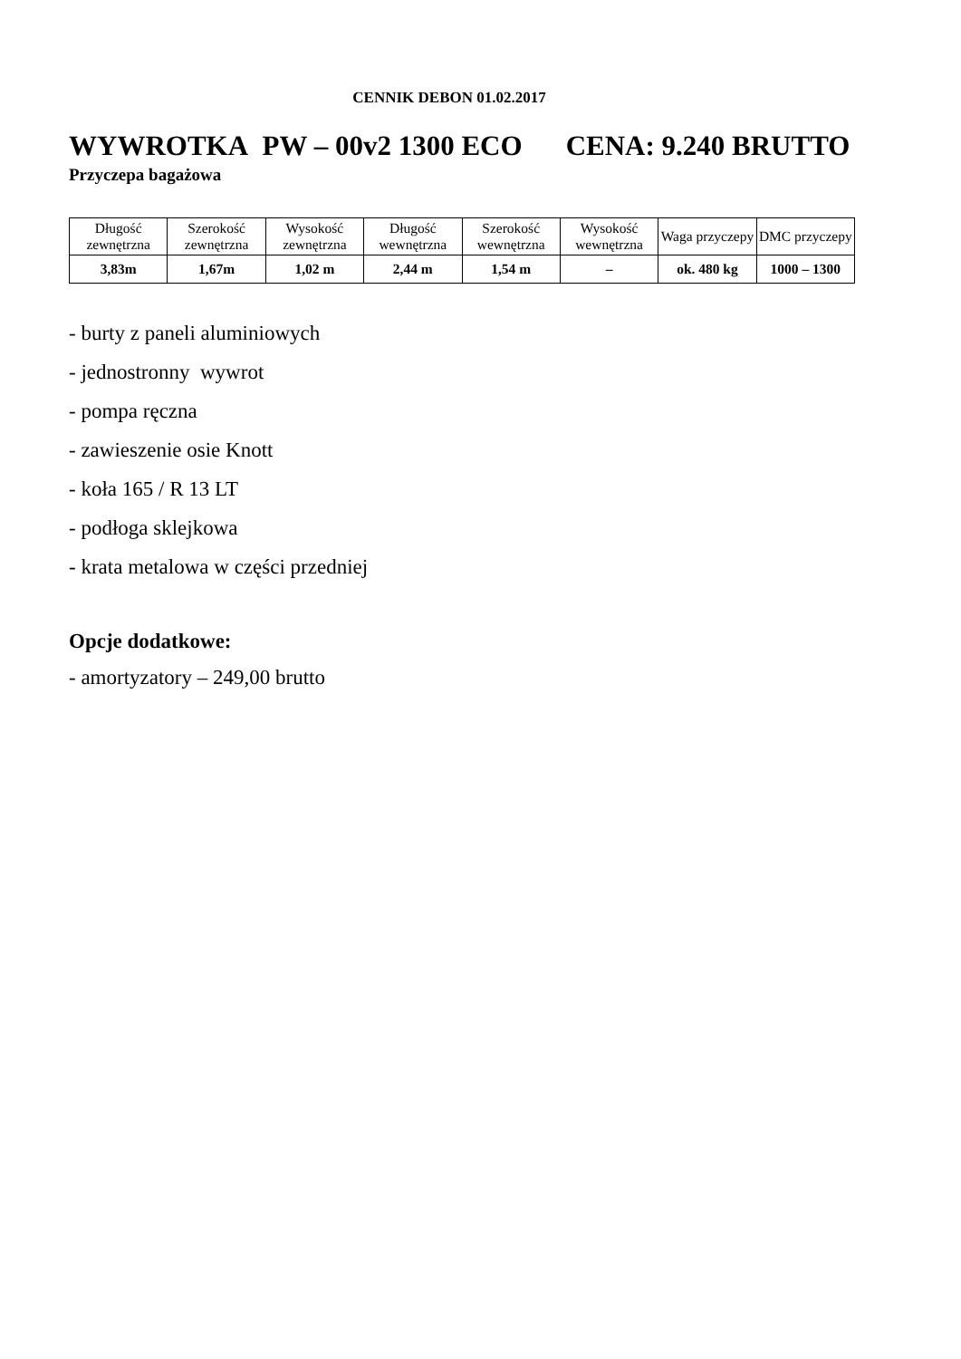CENNIK DEBON 01.02.2017
WYWROTKA PW – 00v2 1300 ECO CENA: 9.240 BRUTTO
Przyczepa bagażowa
| Długość zewnętrzna | Szerokość zewnętrzna | Wysokość zewnętrzna | Długość wewnętrzna | Szerokość wewnętrzna | Wysokość wewnętrzna | Waga przyczepy | DMC przyczepy |
| 3,83m | 1,67m | 1,02 m | 2,44 m | 1,54 m | – | ok. 480 kg | 1000 – 1300 |
- burty z paneli aluminiowych
- jednostronny wywrot
- pompa ręczna
- zawieszenie osie Knott
- koła 165 / R 13 LT
- podłoga sklejkowa
- krata metalowa w części przedniej
Opcje dodatkowe:
- amortyzatory – 249,00 brutto